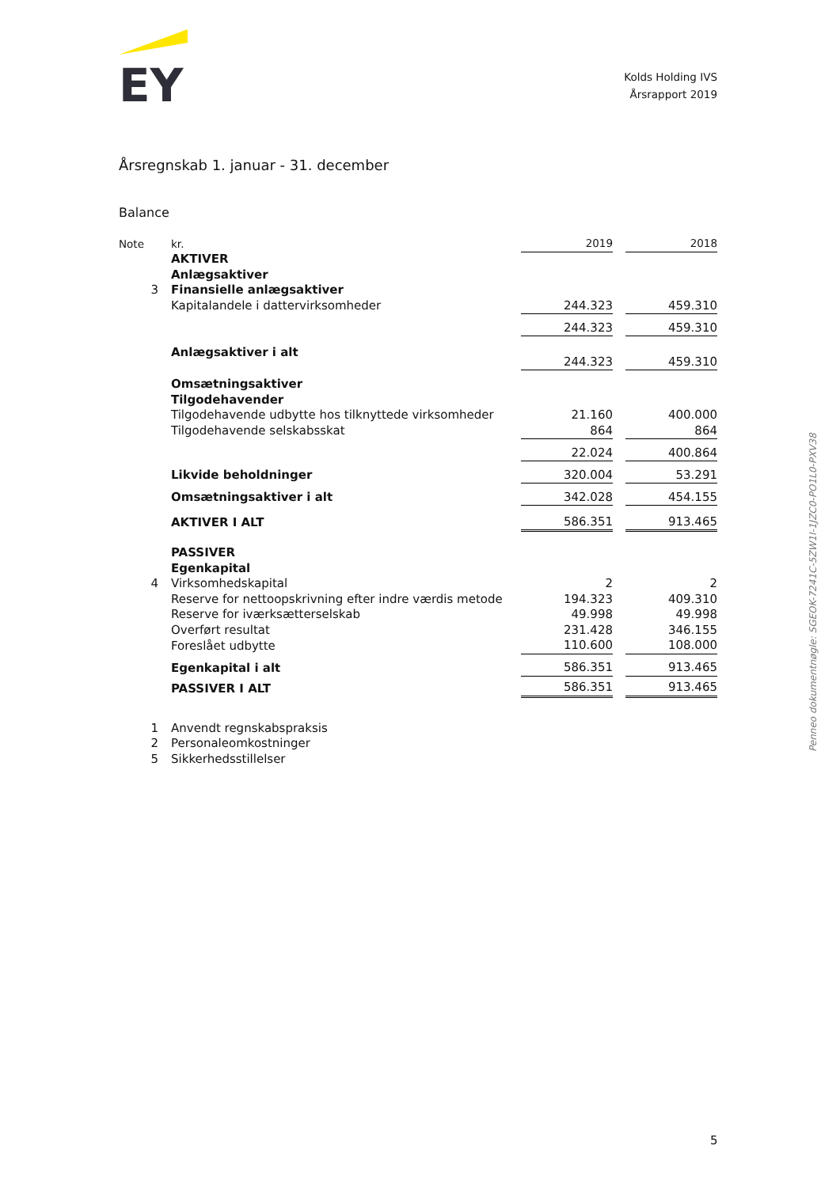EY
Kolds Holding IVS
Årsrapport 2019
Årsregnskab 1. januar - 31. december
Balance
| Note | kr. | 2019 | | 2018 |
| --- | --- | --- | --- | --- |
| | AKTIVER | | | |
| | Anlægsaktiver | | | |
| 3 | Finansielle anlægsaktiver | | | |
| | Kapitalandele i dattervirksomheder | 244.323 | | 459.310 |
| | | 244.323 | | 459.310 |
| | Anlægsaktiver i alt | 244.323 | | 459.310 |
| | Omsætningsaktiver | | | |
| | Tilgodehavender | | | |
| | Tilgodehavende udbytte hos tilknyttede virksomheder | 21.160 | | 400.000 |
| | Tilgodehavende selskabsskat | 864 | | 864 |
| | | 22.024 | | 400.864 |
| | Likvide beholdninger | 320.004 | | 53.291 |
| | Omsætningsaktiver i alt | 342.028 | | 454.155 |
| | AKTIVER I ALT | 586.351 | | 913.465 |
| | PASSIVER | | | |
| | Egenkapital | | | |
| 4 | Virksomhedskapital | 2 | | 2 |
| | Reserve for nettoopskrivning efter indre værdis metode | 194.323 | | 409.310 |
| | Reserve for iværksætterselskab | 49.998 | | 49.998 |
| | Overført resultat | 231.428 | | 346.155 |
| | Foreslået udbytte | 110.600 | | 108.000 |
| | Egenkapital i alt | 586.351 | | 913.465 |
| | PASSIVER I ALT | 586.351 | | 913.465 |
| 1 | Anvendt regnskabspraksis | | | |
| 2 | Personaleomkostninger | | | |
| 5 | Sikkerhedsstillelser | | | |
Penneo dokumentnøgle: SGEOK-7241C-5ZW1I-1JZC0-PO1L0-PXV38
5